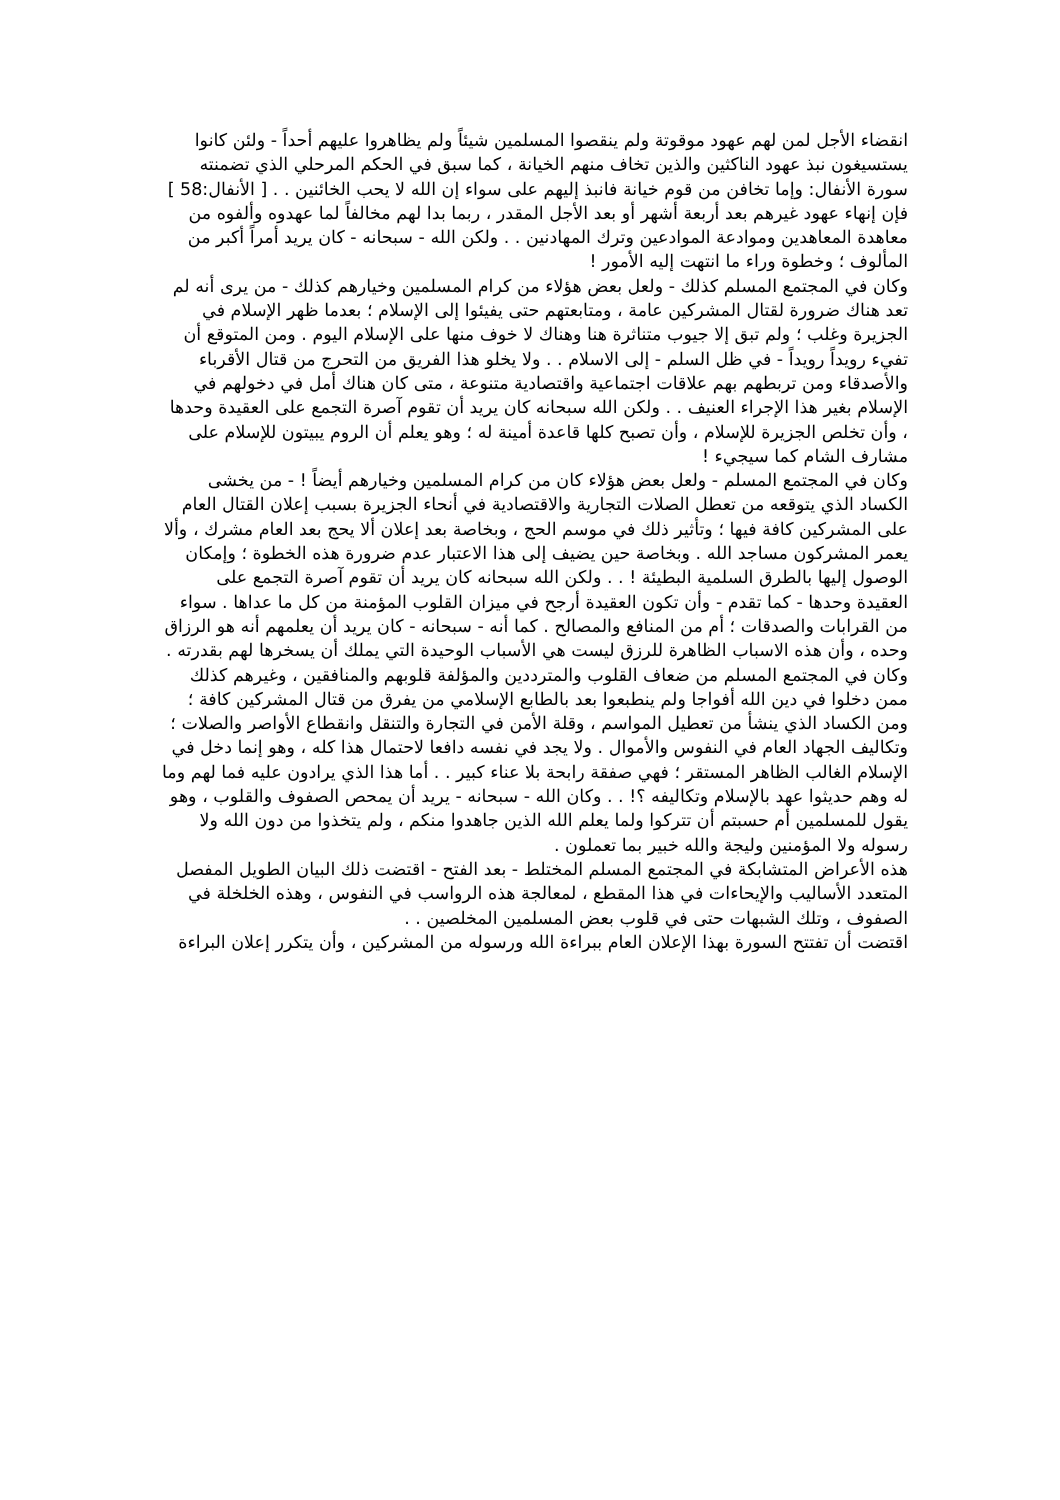انقضاء الأجل لمن لهم عهود موقوتة ولم ينقصوا المسلمين شيئاً ولم يظاهروا عليهم أحداً - ولئن كانوا يستسيغون نبذ عهود الناكثين والذين تخاف منهم الخيانة ، كما سبق في الحكم المرحلي الذي تضمنته سورة الأنفال: وإما تخافن من قوم خيانة فانبذ إليهم على سواء إن الله لا يحب الخائنين . . [ الأنفال:58 ] فإن إنهاء عهود غيرهم بعد أربعة أشهر أو بعد الأجل المقدر ، ربما بدا لهم مخالفاً لما عهدوه وألفوه من معاهدة المعاهدين وموادعة الموادعين وترك المهادنين . . ولكن الله - سبحانه - كان يريد أمراً أكبر من المألوف ؛ وخطوة وراء ما انتهت إليه الأمور !
وكان في المجتمع المسلم كذلك - ولعل بعض هؤلاء من كرام المسلمين وخيارهم كذلك - من يرى أنه لم تعد هناك ضرورة لقتال المشركين عامة ، ومتابعتهم حتى يفيئوا إلى الإسلام ؛ بعدما ظهر الإسلام في الجزيرة وغلب ؛ ولم تبق إلا جيوب متناثرة هنا وهناك لا خوف منها على الإسلام اليوم . ومن المتوقع أن تفيء رويداً رويداً - في ظل السلم - إلى الاسلام . . ولا يخلو هذا الفريق من التحرج من قتال الأقرباء والأصدقاء ومن تربطهم بهم علاقات اجتماعية واقتصادية متنوعة ، متى كان هناك أمل في دخولهم في الإسلام بغير هذا الإجراء العنيف . . ولكن الله سبحانه كان يريد أن تقوم آصرة التجمع على العقيدة وحدها ، وأن تخلص الجزيرة للإسلام ، وأن تصبح كلها قاعدة أمينة له ؛ وهو يعلم أن الروم يبيتون للإسلام على مشارف الشام كما سيجيء !
وكان في المجتمع المسلم - ولعل بعض هؤلاء كان من كرام المسلمين وخيارهم أيضاً ! - من يخشى الكساد الذي يتوقعه من تعطل الصلات التجارية والاقتصادية في أنحاء الجزيرة بسبب إعلان القتال العام على المشركين كافة فيها ؛ وتأثير ذلك في موسم الحج ، وبخاصة بعد إعلان ألا يحج بعد العام مشرك ، وألا يعمر المشركون مساجد الله . وبخاصة حين يضيف إلى هذا الاعتبار عدم ضرورة هذه الخطوة ؛ وإمكان الوصول إليها بالطرق السلمية البطيئة ! . . ولكن الله سبحانه كان يريد أن تقوم آصرة التجمع على العقيدة وحدها - كما تقدم - وأن تكون العقيدة أرجح في ميزان القلوب المؤمنة من كل ما عداها . سواء من القرابات والصدقات ؛ أم من المنافع والمصالح . كما أنه - سبحانه - كان يريد أن يعلمهم أنه هو الرزاق وحده ، وأن هذه الاسباب الظاهرة للرزق ليست هي الأسباب الوحيدة التي يملك أن يسخرها لهم بقدرته .
وكان في المجتمع المسلم من ضعاف القلوب والمترددين والمؤلفة قلوبهم والمنافقين ، وغيرهم كذلك ممن دخلوا في دين الله أفواجا ولم ينطبعوا بعد بالطابع الإسلامي من يفرق من قتال المشركين كافة ؛ ومن الكساد الذي ينشأ من تعطيل المواسم ، وقلة الأمن في التجارة والتنقل وانقطاع الأواصر والصلات ؛ وتكاليف الجهاد العام في النفوس والأموال . ولا يجد في نفسه دافعا لاحتمال هذا كله ، وهو إنما دخل في الإسلام الغالب الظاهر المستقر ؛ فهي صفقة رابحة بلا عناء كبير . . أما هذا الذي يرادون عليه فما لهم وما له وهم حديثوا عهد بالإسلام وتكاليفه ؟! . . وكان الله - سبحانه - يريد أن يمحص الصفوف والقلوب ، وهو يقول للمسلمين أم حسبتم أن تتركوا ولما يعلم الله الذين جاهدوا منكم ، ولم يتخذوا من دون الله ولا رسوله ولا المؤمنين وليجة والله خبير بما تعملون .
هذه الأعراض المتشابكة في المجتمع المسلم المختلط - بعد الفتح - اقتضت ذلك البيان الطويل المفصل المتعدد الأساليب والإيحاءات في هذا المقطع ، لمعالجة هذه الرواسب في النفوس ، وهذه الخلخلة في الصفوف ، وتلك الشبهات حتى في قلوب بعض المسلمين المخلصين . .
اقتضت أن تفتتح السورة بهذا الإعلان العام ببراءة الله ورسوله من المشركين ، وأن يتكرر إعلان البراءة